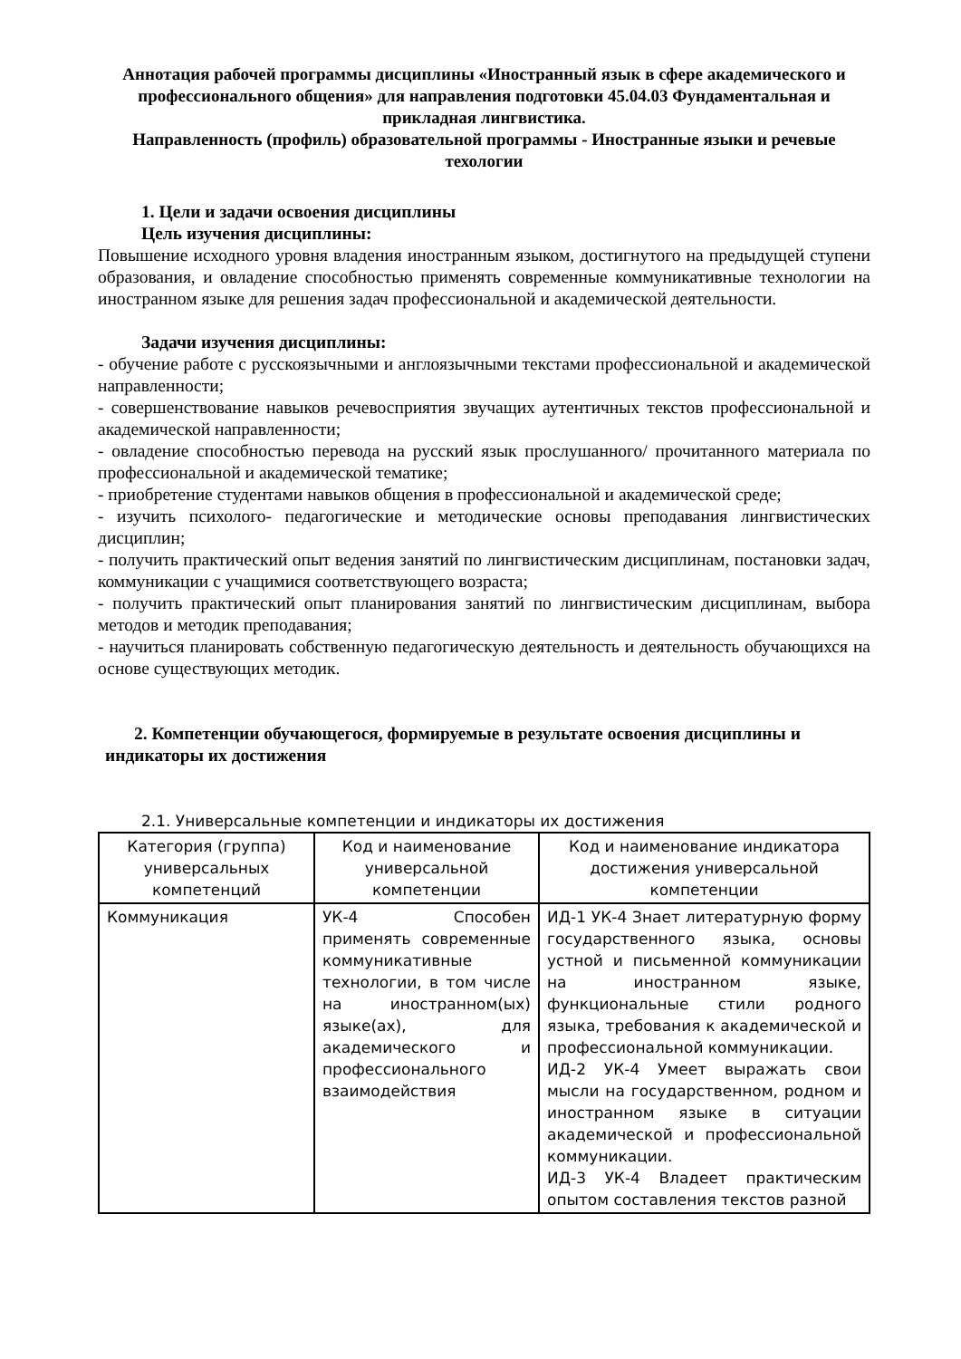Аннотация рабочей программы дисциплины «Иностранный язык в сфере академического и профессионального общения» для направления подготовки 45.04.03 Фундаментальная и прикладная лингвистика.
Направленность (профиль) образовательной программы - Иностранные языки и речевые техологии
1. Цели и задачи освоения дисциплины
Цель изучения дисциплины:
Повышение исходного уровня владения иностранным языком, достигнутого на предыдущей ступени образования, и овладение способностью применять современные коммуникативные технологии на иностранном языке для решения задач профессиональной и академической деятельности.
Задачи изучения дисциплины:
- обучение работе с русскоязычными и англоязычными текстами профессиональной и академической направленности;
- совершенствование навыков речевосприятия звучащих аутентичных текстов профессиональной и академической направленности;
- овладение способностью перевода на русский язык прослушанного/ прочитанного материала по профессиональной и академической тематике;
- приобретение студентами навыков общения в профессиональной и академической среде;
- изучить психолого- педагогические и методические основы преподавания лингвистических дисциплин;
- получить практический опыт ведения занятий по лингвистическим дисциплинам, постановки задач, коммуникации с учащимися соответствующего возраста;
- получить практический опыт планирования занятий по лингвистическим дисциплинам, выбора методов и методик преподавания;
- научиться планировать собственную педагогическую деятельность и деятельность обучающихся на основе существующих методик.
2. Компетенции обучающегося, формируемые в результате освоения дисциплины и
индикаторы их достижения
2.1. Универсальные компетенции и индикаторы их достижения
| Категория (группа) универсальных компетенций | Код и наименование универсальной компетенции | Код и наименование индикатора достижения универсальной компетенции |
| --- | --- | --- |
| Коммуникация | УК-4 Способен применять современные коммуникативные технологии, в том числе на иностранном(ых) языке(ах), для академического и профессионального взаимодействия | ИД-1 УК-4 Знает литературную форму государственного языка, основы устной и письменной коммуникации на иностранном языке, функциональные стили родного языка, требования к академической и профессиональной коммуникации. ИД-2 УК-4 Умеет выражать свои мысли на государственном, родном и иностранном языке в ситуации академической и профессиональной коммуникации. ИД-3 УК-4 Владеет практическим опытом составления текстов разной |